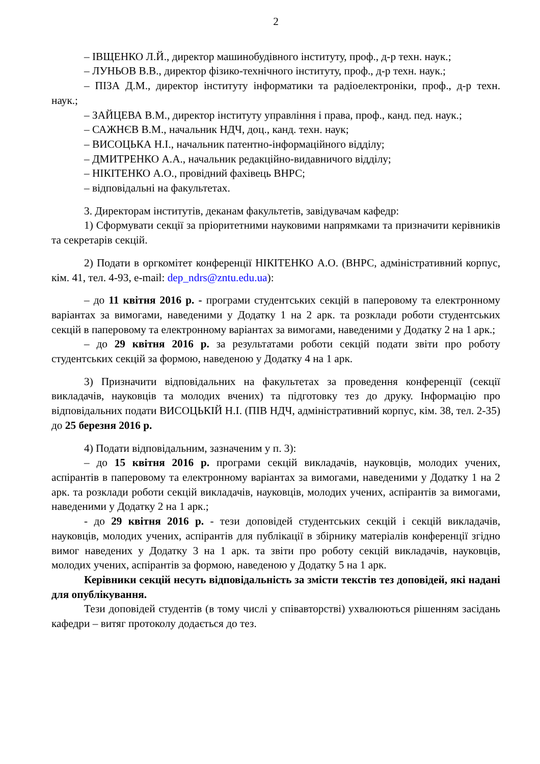2
– ІВЩЕНКО Л.Й., директор машинобудівного інституту, проф., д-р техн. наук.;
– ЛУНЬОВ В.В., директор фізико-технічного інституту, проф., д-р техн. наук.;
– ПІЗА Д.М., директор інституту інформатики та радіоелектроніки, проф., д-р техн. наук.;
– ЗАЙЦЕВА В.М., директор інституту управління і права, проф., канд. пед. наук.;
– САЖНЄВ В.М., начальник НДЧ, доц., канд. техн. наук;
– ВИСОЦЬКА Н.І., начальник патентно-інформаційного відділу;
– ДМИТРЕНКО А.А., начальник редакційно-видавничого відділу;
– НІКІТЕНКО А.О., провідний фахівець ВНРС;
– відповідальні на факультетах.
3. Директорам інститутів, деканам факультетів, завідувачам кафедр:
1) Сформувати секції за пріоритетними науковими напрямками та призначити керівників та секретарів секцій.
2) Подати в оргкомітет конференції НІКІТЕНКО А.О. (ВНРС, адміністративний корпус, кім. 41, тел. 4-93, e-mail: dep_ndrs@zntu.edu.ua):
– до 11 квітня 2016 р. - програми студентських секцій в паперовому та електронному варіантах за вимогами, наведеними у Додатку 1 на 2 арк. та розклади роботи студентських секцій в паперовому та електронному варіантах за вимогами, наведеними у Додатку 2 на 1 арк.;
– до 29 квітня 2016 р. за результатами роботи секцій подати звіти про роботу студентських секцій за формою, наведеною у Додатку 4 на 1 арк.
3) Призначити відповідальних на факультетах за проведення конференції (секції викладачів, науковців та молодих вчених) та підготовку тез до друку. Інформацію про відповідальних подати ВИСОЦЬКІЙ Н.І. (ПІВ НДЧ, адміністративний корпус, кім. 38, тел. 2-35) до 25 березня 2016 р.
4) Подати відповідальним, зазначеним у п. 3):
– до 15 квітня 2016 р. програми секцій викладачів, науковців, молодих учених, аспірантів в паперовому та електронному варіантах за вимогами, наведеними у Додатку 1 на 2 арк. та розклади роботи секцій викладачів, науковців, молодих учених, аспірантів за вимогами, наведеними у Додатку 2 на 1 арк.;
- до 29 квітня 2016 р. - тези доповідей студентських секцій і секцій викладачів, науковців, молодих учених, аспірантів для публікації в збірнику матеріалів конференції згідно вимог наведених у Додатку 3 на 1 арк. та звіти про роботу секцій викладачів, науковців, молодих учених, аспірантів за формою, наведеною у Додатку 5 на 1 арк.
Керівники секцій несуть відповідальність за змісти текстів тез доповідей, які надані для опублікування.
Тези доповідей студентів (в тому числі у співавторстві) ухвалюються рішенням засідань кафедри – витяг протоколу додається до тез.